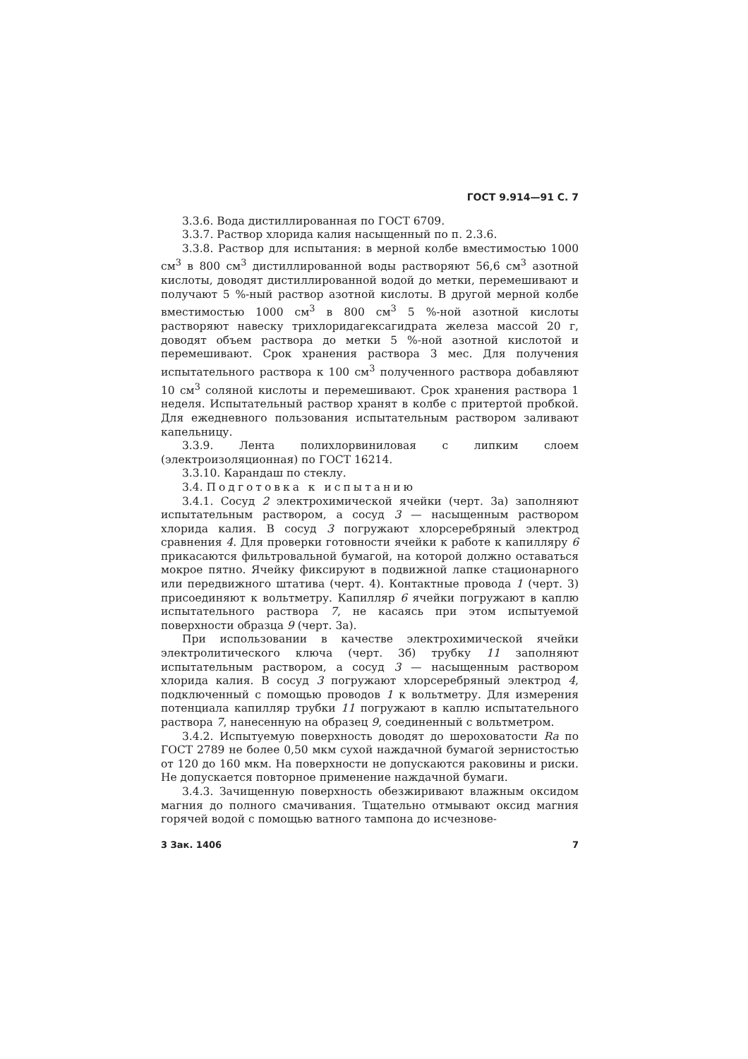ГОСТ 9.914—91 С. 7
3.3.6. Вода дистиллированная по ГОСТ 6709.
3.3.7. Раствор хлорида калия насыщенный по п. 2.3.6.
3.3.8. Раствор для испытания: в мерной колбе вместимостью 1000 см<sup>3</sup> в 800 см<sup>3</sup> дистиллированной воды растворяют 56,6 см<sup>3</sup> азотной кислоты, доводят дистиллированной водой до метки, перемешивают и получают 5 %-ный раствор азотной кислоты. В другой мерной колбе вместимостью 1000 см<sup>3</sup> в 800 см<sup>3</sup> 5 %-ной азотной кислоты растворяют навеску трихлоридагексагидрата железа массой 20 г, доводят объем раствора до метки 5 %-ной азотной кислотой и перемешивают. Срок хранения раствора 3 мес. Для получения испытательного раствора к 100 см<sup>3</sup> полученного раствора добавляют 10 см<sup>3</sup> соляной кислоты и перемешивают. Срок хранения раствора 1 неделя. Испытательный раствор хранят в колбе с притертой пробкой. Для ежедневного пользования испытательным раствором заливают капельницу.
3.3.9. Лента полихлорвиниловая с липким слоем (электроизоляционная) по ГОСТ 16214.
3.3.10. Карандаш по стеклу.
3.4. Подготовка к испытанию
3.4.1. Сосуд 2 электрохимической ячейки (черт. 3а) заполняют испытательным раствором, а сосуд 3 — насыщенным раствором хлорида калия. В сосуд 3 погружают хлорсеребряный электрод сравнения 4. Для проверки готовности ячейки к работе к капилляру 6 прикасаются фильтровальной бумагой, на которой должно оставаться мокрое пятно. Ячейку фиксируют в подвижной лапке стационарного или передвижного штатива (черт. 4). Контактные провода 1 (черт. 3) присоединяют к вольтметру. Капилляр 6 ячейки погружают в каплю испытательного раствора 7, не касаясь при этом испытуемой поверхности образца 9 (черт. 3а).
При использовании в качестве электрохимической ячейки электролитического ключа (черт. 3б) трубку 11 заполняют испытательным раствором, а сосуд 3 — насыщенным раствором хлорида калия. В сосуд 3 погружают хлорсеребряный электрод 4, подключенный с помощью проводов 1 к вольтметру. Для измерения потенциала капилляр трубки 11 погружают в каплю испытательного раствора 7, нанесенную на образец 9, соединенный с вольтметром.
3.4.2. Испытуемую поверхность доводят до шероховатости Ra по ГОСТ 2789 не более 0,50 мкм сухой наждачной бумагой зернистостью от 120 до 160 мкм. На поверхности не допускаются раковины и риски. Не допускается повторное применение наждачной бумаги.
3.4.3. Зачищенную поверхность обезжиривают влажным оксидом магния до полного смачивания. Тщательно отмывают оксид магния горячей водой с помощью ватного тампона до исчезнове-
3 Зак. 1406 7